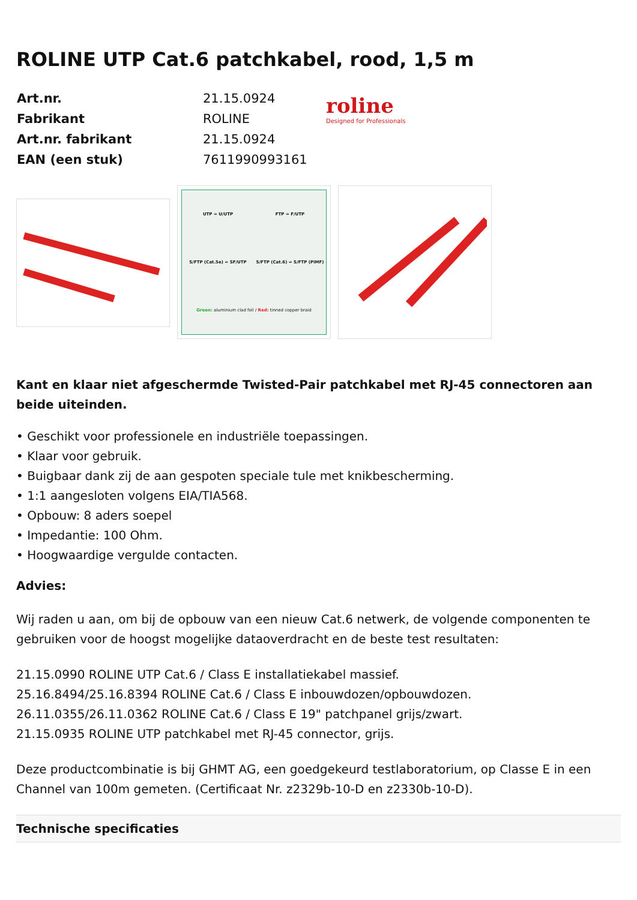ROLINE UTP Cat.6 patchkabel, rood, 1,5 m
| Art.nr. | 21.15.0924 |
| Fabrikant | ROLINE |
| Art.nr. fabrikant | 21.15.0924 |
| EAN (een stuk) | 7611990993161 |
roline
Designed for Professionals
UTP = U/UTP
FTP = F/UTP
S/FTP (Cat.5e) = SF/UTP
S/FTP (Cat.6) = S/FTP (PiMF)
Green: aluminium clad foil / Red: tinned copper braid
Kant en klaar niet afgeschermde Twisted-Pair patchkabel met RJ-45 connectoren aan beide uiteinden.
• Geschikt voor professionele en industriële toepassingen.
• Klaar voor gebruik.
• Buigbaar dank zij de aan gespoten speciale tule met knikbescherming.
• 1:1 aangesloten volgens EIA/TIA568.
• Opbouw: 8 aders soepel
• Impedantie: 100 Ohm.
• Hoogwaardige vergulde contacten.
Advies:
Wij raden u aan, om bij de opbouw van een nieuw Cat.6 netwerk, de volgende componenten te gebruiken voor de hoogst mogelijke dataoverdracht en de beste test resultaten:
21.15.0990 ROLINE UTP Cat.6 / Class E installatiekabel massief.
25.16.8494/25.16.8394 ROLINE Cat.6 / Class E inbouwdozen/opbouwdozen.
26.11.0355/26.11.0362 ROLINE Cat.6 / Class E 19" patchpanel grijs/zwart.
21.15.0935 ROLINE UTP patchkabel met RJ-45 connector, grijs.
Deze productcombinatie is bij GHMT AG, een goedgekeurd testlaboratorium, op Classe E in een Channel van 100m gemeten. (Certificaat Nr. z2329b-10-D en z2330b-10-D).
Technische specificaties